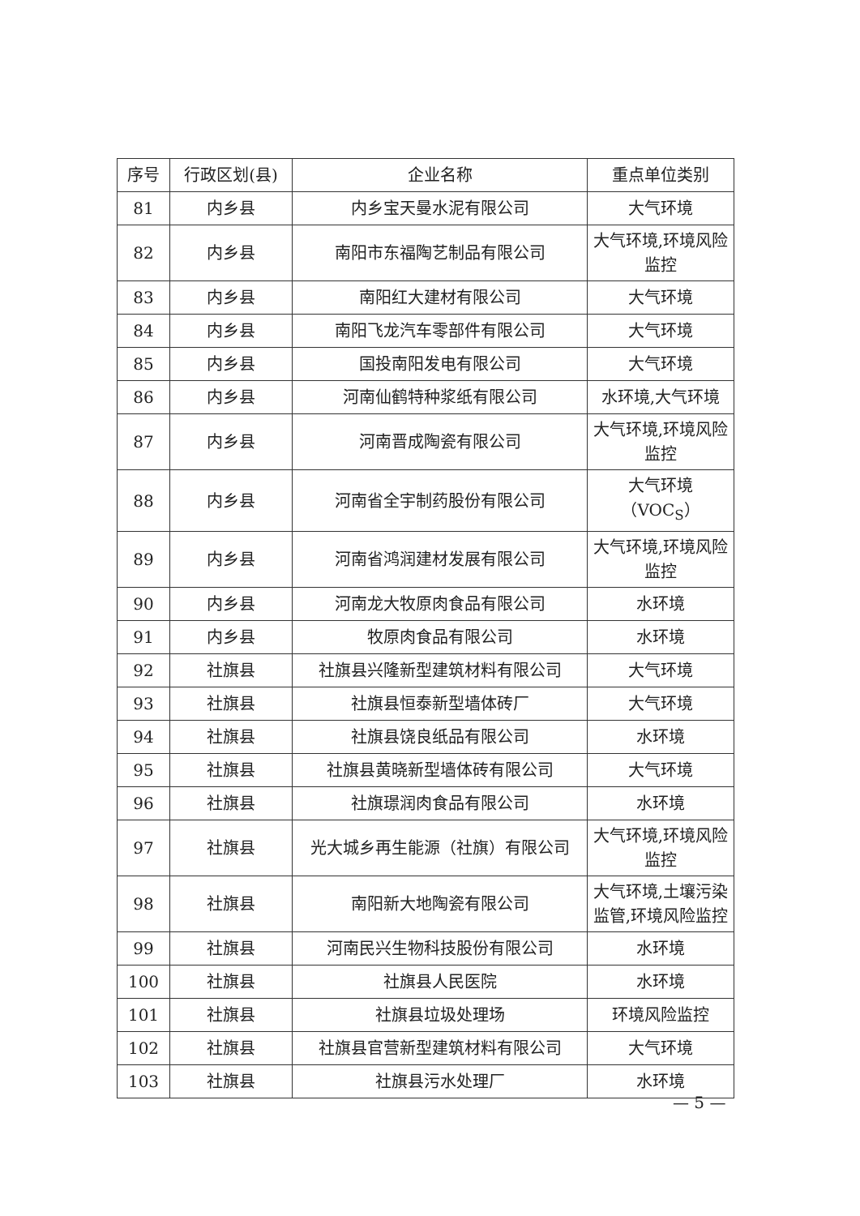| 序号 | 行政区划(县) | 企业名称 | 重点单位类别 |
| --- | --- | --- | --- |
| 81 | 内乡县 | 内乡宝天曼水泥有限公司 | 大气环境 |
| 82 | 内乡县 | 南阳市东福陶艺制品有限公司 | 大气环境,环境风险监控 |
| 83 | 内乡县 | 南阳红大建材有限公司 | 大气环境 |
| 84 | 内乡县 | 南阳飞龙汽车零部件有限公司 | 大气环境 |
| 85 | 内乡县 | 国投南阳发电有限公司 | 大气环境 |
| 86 | 内乡县 | 河南仙鹤特种浆纸有限公司 | 水环境,大气环境 |
| 87 | 内乡县 | 河南晋成陶瓷有限公司 | 大气环境,环境风险监控 |
| 88 | 内乡县 | 河南省全宇制药股份有限公司 | 大气环境（VOC<sub>S</sub>） |
| 89 | 内乡县 | 河南省鸿润建材发展有限公司 | 大气环境,环境风险监控 |
| 90 | 内乡县 | 河南龙大牧原肉食品有限公司 | 水环境 |
| 91 | 内乡县 | 牧原肉食品有限公司 | 水环境 |
| 92 | 社旗县 | 社旗县兴隆新型建筑材料有限公司 | 大气环境 |
| 93 | 社旗县 | 社旗县恒泰新型墙体砖厂 | 大气环境 |
| 94 | 社旗县 | 社旗县饶良纸品有限公司 | 水环境 |
| 95 | 社旗县 | 社旗县黄晓新型墙体砖有限公司 | 大气环境 |
| 96 | 社旗县 | 社旗璟润肉食品有限公司 | 水环境 |
| 97 | 社旗县 | 光大城乡再生能源（社旗）有限公司 | 大气环境,环境风险监控 |
| 98 | 社旗县 | 南阳新大地陶瓷有限公司 | 大气环境,土壤污染监管,环境风险监控 |
| 99 | 社旗县 | 河南民兴生物科技股份有限公司 | 水环境 |
| 100 | 社旗县 | 社旗县人民医院 | 水环境 |
| 101 | 社旗县 | 社旗县垃圾处理场 | 环境风险监控 |
| 102 | 社旗县 | 社旗县官营新型建筑材料有限公司 | 大气环境 |
| 103 | 社旗县 | 社旗县污水处理厂 | 水环境 |
— 5 —